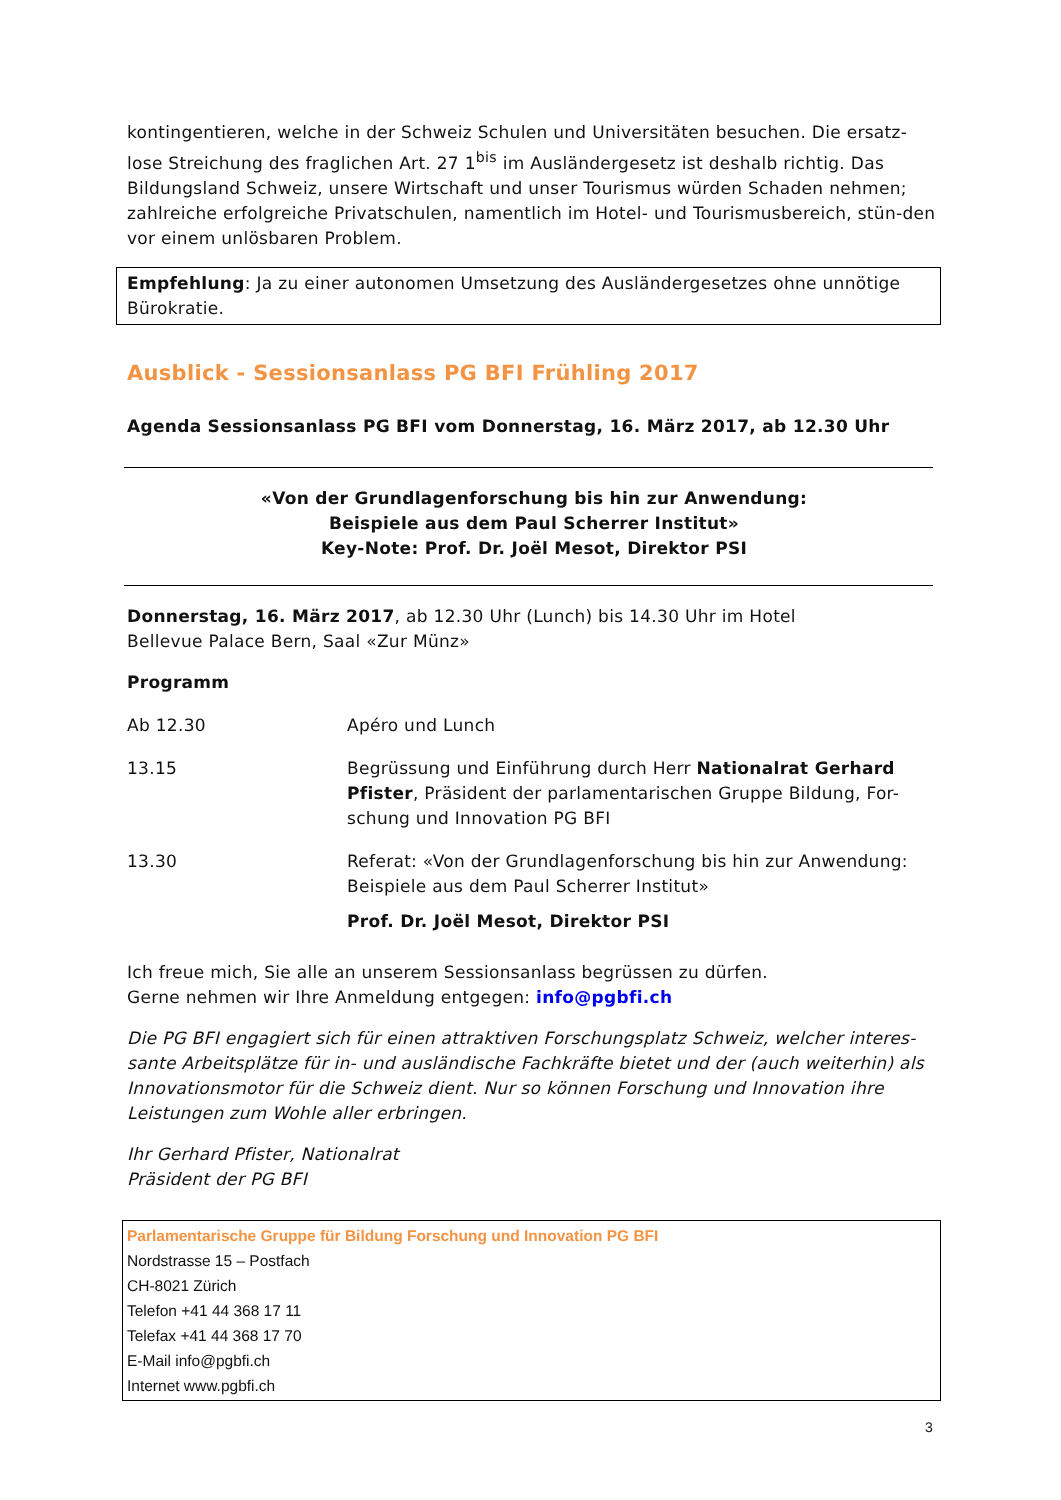kontingentieren, welche in der Schweiz Schulen und Universitäten besuchen. Die ersatz-lose Streichung des fraglichen Art. 27 1<sup>bis</sup> im Ausländergesetz ist deshalb richtig. Das Bildungsland Schweiz, unsere Wirtschaft und unser Tourismus würden Schaden nehmen; zahlreiche erfolgreiche Privatschulen, namentlich im Hotel- und Tourismusbereich, stün-den vor einem unlösbaren Problem.
Empfehlung: Ja zu einer autonomen Umsetzung des Ausländergesetzes ohne unnötige Bürokratie.
Ausblick - Sessionsanlass PG BFI Frühling 2017
Agenda Sessionsanlass PG BFI vom Donnerstag, 16. März 2017, ab 12.30 Uhr
«Von der Grundlagenforschung bis hin zur Anwendung:
Beispiele aus dem Paul Scherrer Institut»
Key-Note: Prof. Dr. Joël Mesot, Direktor PSI
Donnerstag, 16. März 2017, ab 12.30 Uhr (Lunch) bis 14.30 Uhr im Hotel
Bellevue Palace Bern, Saal «Zur Münz»
Programm
| Ab 12.30 | Apéro und Lunch |
| 13.15 | Begrüssung und Einführung durch Herr Nationalrat Gerhard Pfister , Präsident der parlamentarischen Gruppe Bildung, For-schung und Innovation PG BFI |
| 13.30 | Referat: «Von der Grundlagenforschung bis hin zur Anwendung: Beispiele aus dem Paul Scherrer Institut» Prof. Dr. Joël Mesot, Direktor PSI |
Ich freue mich, Sie alle an unserem Sessionsanlass begrüssen zu dürfen.
Gerne nehmen wir Ihre Anmeldung entgegen: info@pgbfi.ch
Die PG BFI engagiert sich für einen attraktiven Forschungsplatz Schweiz, welcher interes-sante Arbeitsplätze für in- und ausländische Fachkräfte bietet und der (auch weiterhin) als Innovationsmotor für die Schweiz dient. Nur so können Forschung und Innovation ihre Leistungen zum Wohle aller erbringen.
Ihr Gerhard Pfister, Nationalrat
Präsident der PG BFI
Parlamentarische Gruppe für Bildung Forschung und Innovation PG BFI
Nordstrasse 15 – Postfach
CH-8021 Zürich
Telefon +41 44 368 17 11
Telefax +41 44 368 17 70
E-Mail info@pgbfi.ch
Internet www.pgbfi.ch
3